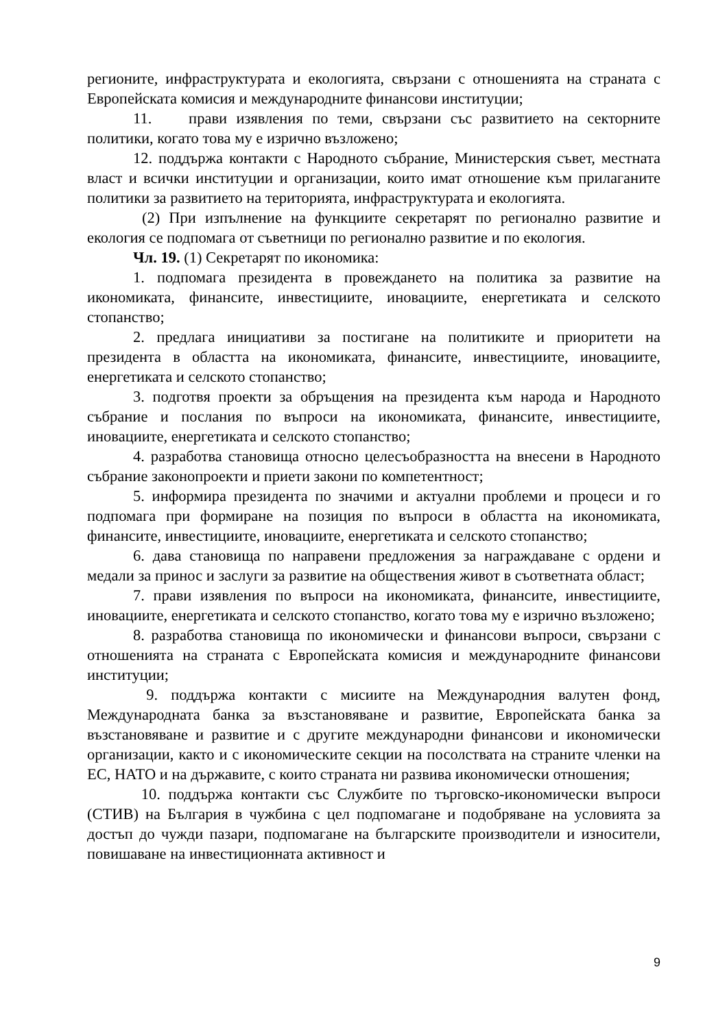регионите, инфраструктурата и екологията, свързани с отношенията на страната с Европейската комисия и международните финансови институции;
11. прави изявления по теми, свързани със развитието на секторните политики, когато това му е изрично възложено;
12. поддържа контакти с Народното събрание, Министерския съвет, местната власт и всички институции и организации, които имат отношение към прилаганите политики за развитието на територията, инфраструктурата и екологията.
(2) При изпълнение на функциите секретарят по регионално развитие и екология се подпомага от съветници по регионално развитие и по екология.
Чл. 19. (1) Секретарят по икономика:
1. подпомага президента в провеждането на политика за развитие на икономиката, финансите, инвестициите, иновациите, енергетиката и селското стопанство;
2. предлага инициативи за постигане на политиките и приоритети на президента в областта на икономиката, финансите, инвестициите, иновациите, енергетиката и селското стопанство;
3. подготвя проекти за обръщения на президента към народа и Народното събрание и послания по въпроси на икономиката, финансите, инвестициите, иновациите, енергетиката и селското стопанство;
4. разработва становища относно целесъобразността на внесени в Народното събрание законопроекти и приети закони по компетентност;
5. информира президента по значими и актуални проблеми и процеси и го подпомага при формиране на позиция по въпроси в областта на икономиката, финансите, инвестициите, иновациите, енергетиката и селското стопанство;
6. дава становища по направени предложения за награждаване с ордени и медали за принос и заслуги за развитие на обществения живот в съответната област;
7. прави изявления по въпроси на икономиката, финансите, инвестициите, иновациите, енергетиката и селското стопанство, когато това му е изрично възложено;
8. разработва становища по икономически и финансови въпроси, свързани с отношенията на страната с Европейската комисия и международните финансови институции;
9. поддържа контакти с мисиите на Международния валутен фонд, Международната банка за възстановяване и развитие, Европейската банка за възстановяване и развитие и с другите международни финансови и икономически организации, както и с икономическите секции на посолствата на страните членки на ЕС, НАТО и на държавите, с които страната ни развива икономически отношения;
10. поддържа контакти със Службите по търговско-икономически въпроси (СТИВ) на България в чужбина с цел подпомагане и подобряване на условията за достъп до чужди пазари, подпомагане на българските производители и износители, повишаване на инвестиционната активност и
9